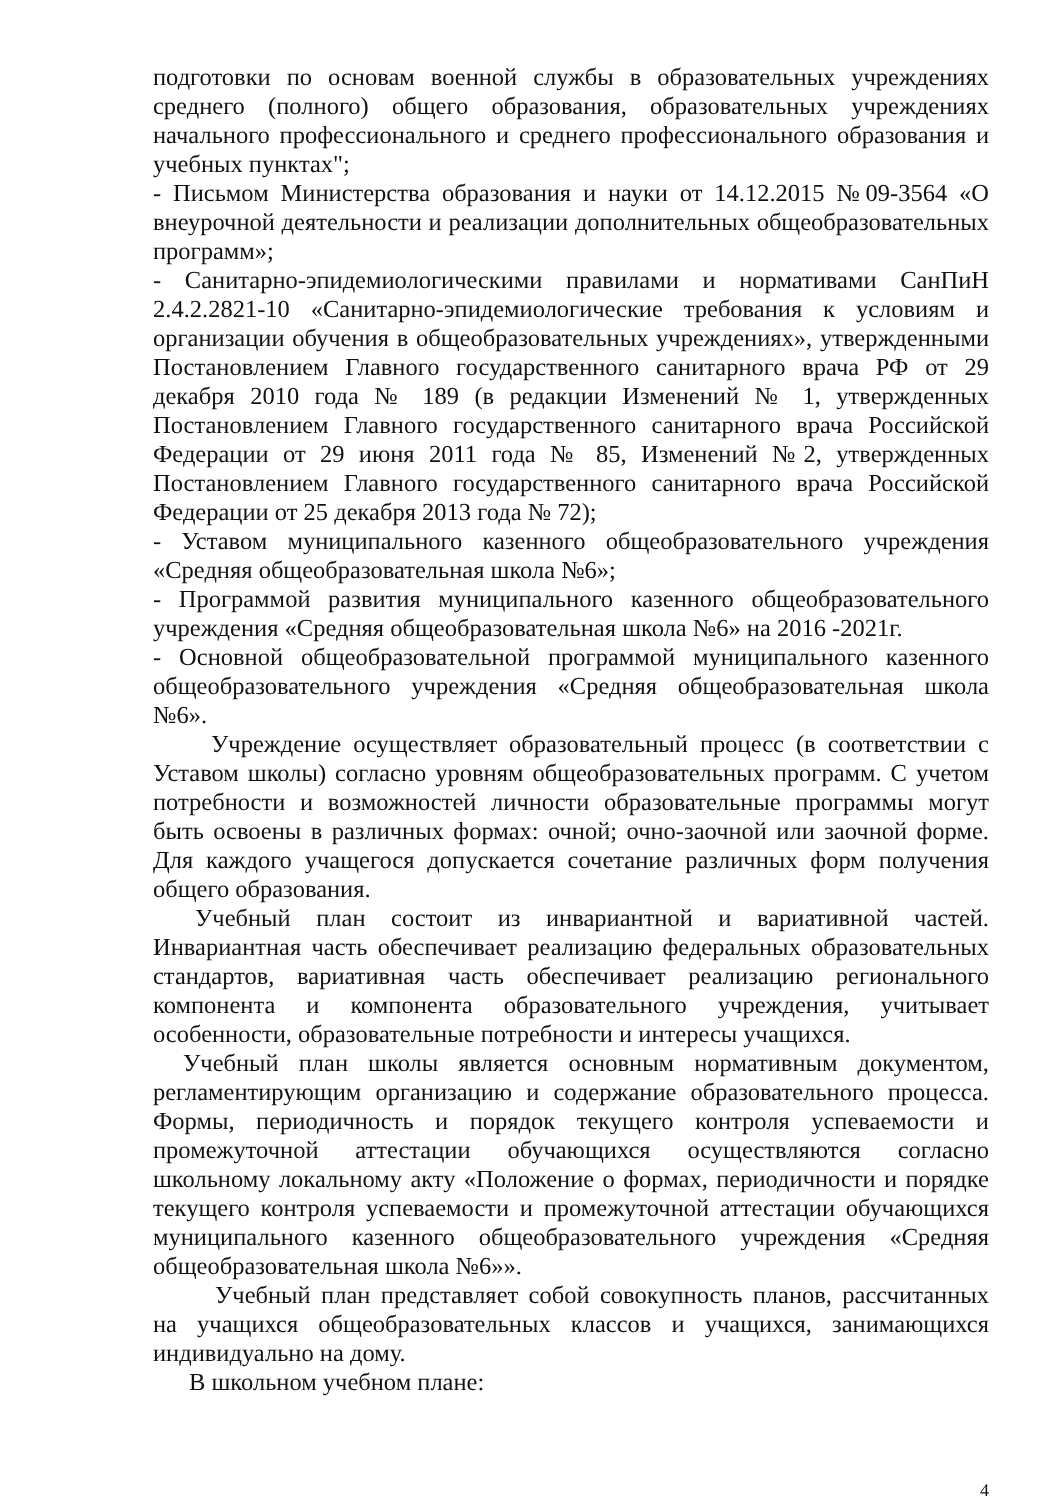подготовки по основам военной службы в образовательных учреждениях среднего (полного) общего образования, образовательных учреждениях начального профессионального и среднего профессионального образования и учебных пунктах";
- Письмом Министерства образования и науки от 14.12.2015 №09-3564 «О внеурочной деятельности и реализации дополнительных общеобразовательных программ»;
- Санитарно-эпидемиологическими правилами и нормативами СанПиН 2.4.2.2821-10 «Санитарно-эпидемиологические требования к условиям и организации обучения в общеобразовательных учреждениях», утвержденными Постановлением Главного государственного санитарного врача РФ от 29 декабря 2010 года № 189 (в редакции Изменений № 1, утвержденных Постановлением Главного государственного санитарного врача Российской Федерации от 29 июня 2011 года № 85, Изменений №2, утвержденных Постановлением Главного государственного санитарного врача Российской Федерации от 25 декабря 2013 года № 72);
- Уставом муниципального казенного общеобразовательного учреждения «Средняя общеобразовательная школа №6»;
- Программой развития муниципального казенного общеобразовательного учреждения «Средняя общеобразовательная школа №6» на 2016 -2021г.
- Основной общеобразовательной программой муниципального казенного общеобразовательного учреждения «Средняя общеобразовательная школа №6».
Учреждение осуществляет образовательный процесс (в соответствии с Уставом школы) согласно уровням общеобразовательных программ. С учетом потребности и возможностей личности образовательные программы могут быть освоены в различных формах: очной; очно-заочной или заочной форме. Для каждого учащегося допускается сочетание различных форм получения общего образования.
Учебный план состоит из инвариантной и вариативной частей. Инвариантная часть обеспечивает реализацию федеральных образовательных стандартов, вариативная часть обеспечивает реализацию регионального компонента и компонента образовательного учреждения, учитывает особенности, образовательные потребности и интересы учащихся.
Учебный план школы является основным нормативным документом, регламентирующим организацию и содержание образовательного процесса. Формы, периодичность и порядок текущего контроля успеваемости и промежуточной аттестации обучающихся осуществляются согласно школьному локальному акту «Положение о формах, периодичности и порядке текущего контроля успеваемости и промежуточной аттестации обучающихся муниципального казенного общеобразовательного учреждения «Средняя общеобразовательная школа №6»».
Учебный план представляет собой совокупность планов, рассчитанных на учащихся общеобразовательных классов и учащихся, занимающихся индивидуально на дому.
В школьном учебном плане:
4